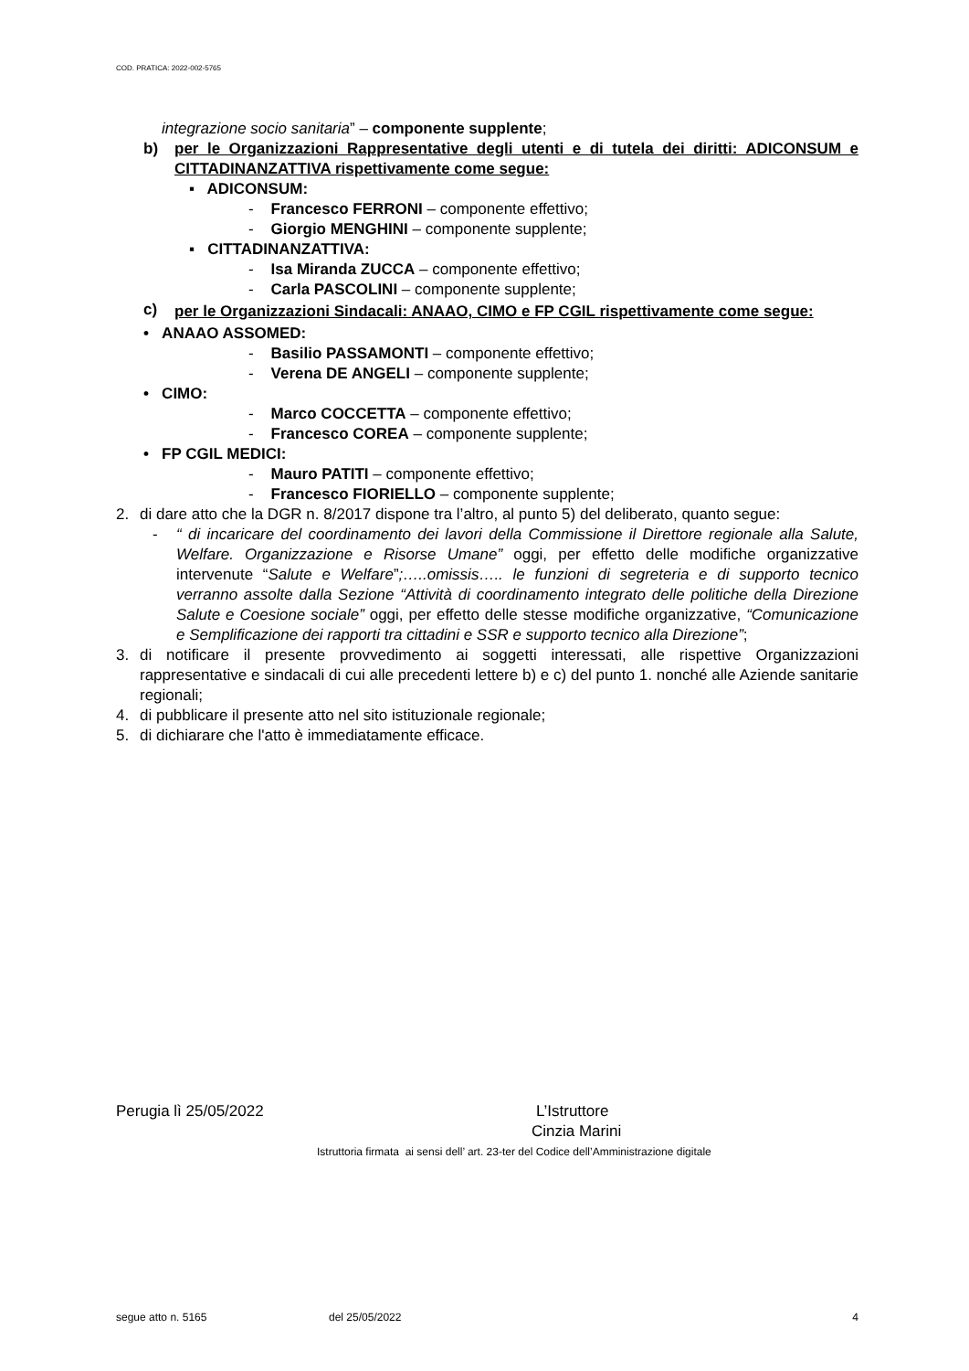COD. PRATICA: 2022-002-5765
integrazione socio sanitaria” – componente supplente;
b) per le Organizzazioni Rappresentative degli utenti e di tutela dei diritti: ADICONSUM e CITTADINANZATTIVA rispettivamente come segue:
▪ ADICONSUM:
- Francesco FERRONI – componente effettivo;
- Giorgio MENGHINI – componente supplente;
▪ CITTADINANZATTIVA:
- Isa Miranda ZUCCA – componente effettivo;
- Carla PASCOLINI – componente supplente;
c)
per le Organizzazioni Sindacali: ANAAO, CIMO e FP CGIL rispettivamente come segue:
• ANAAO ASSOMED:
- Basilio PASSAMONTI – componente effettivo;
- Verena DE ANGELI – componente supplente;
• CIMO:
- Marco COCCETTA – componente effettivo;
- Francesco COREA – componente supplente;
• FP CGIL MEDICI:
- Mauro PATITI – componente effettivo;
- Francesco FIORIELLO – componente supplente;
2. di dare atto che la DGR n. 8/2017 dispone tra l’altro, al punto 5) del deliberato, quanto segue:
- “ di incaricare del coordinamento dei lavori della Commissione il Direttore regionale alla Salute, Welfare. Organizzazione e Risorse Umane” oggi, per effetto delle modifiche organizzative intervenute “Salute e Welfare”;…..omissis….. le funzioni di segreteria e di supporto tecnico verranno assolte dalla Sezione “Attività di coordinamento integrato delle politiche della Direzione Salute e Coesione sociale” oggi, per effetto delle stesse modifiche organizzative, “Comunicazione e Semplificazione dei rapporti tra cittadini e SSR e supporto tecnico alla Direzione”;
3. di notificare il presente provvedimento ai soggetti interessati, alle rispettive Organizzazioni rappresentative e sindacali di cui alle precedenti lettere b) e c) del punto 1. nonché alle Aziende sanitarie regionali;
4. di pubblicare il presente atto nel sito istituzionale regionale;
5. di dichiarare che l'atto è immediatamente efficace.
Perugia lì 25/05/2022 L’Istruttore
Cinzia Marini
Istruttoria firmata ai sensi dell’ art. 23-ter del Codice dell’Amministrazione digitale
segue atto n. 5165 del 25/05/2022 4